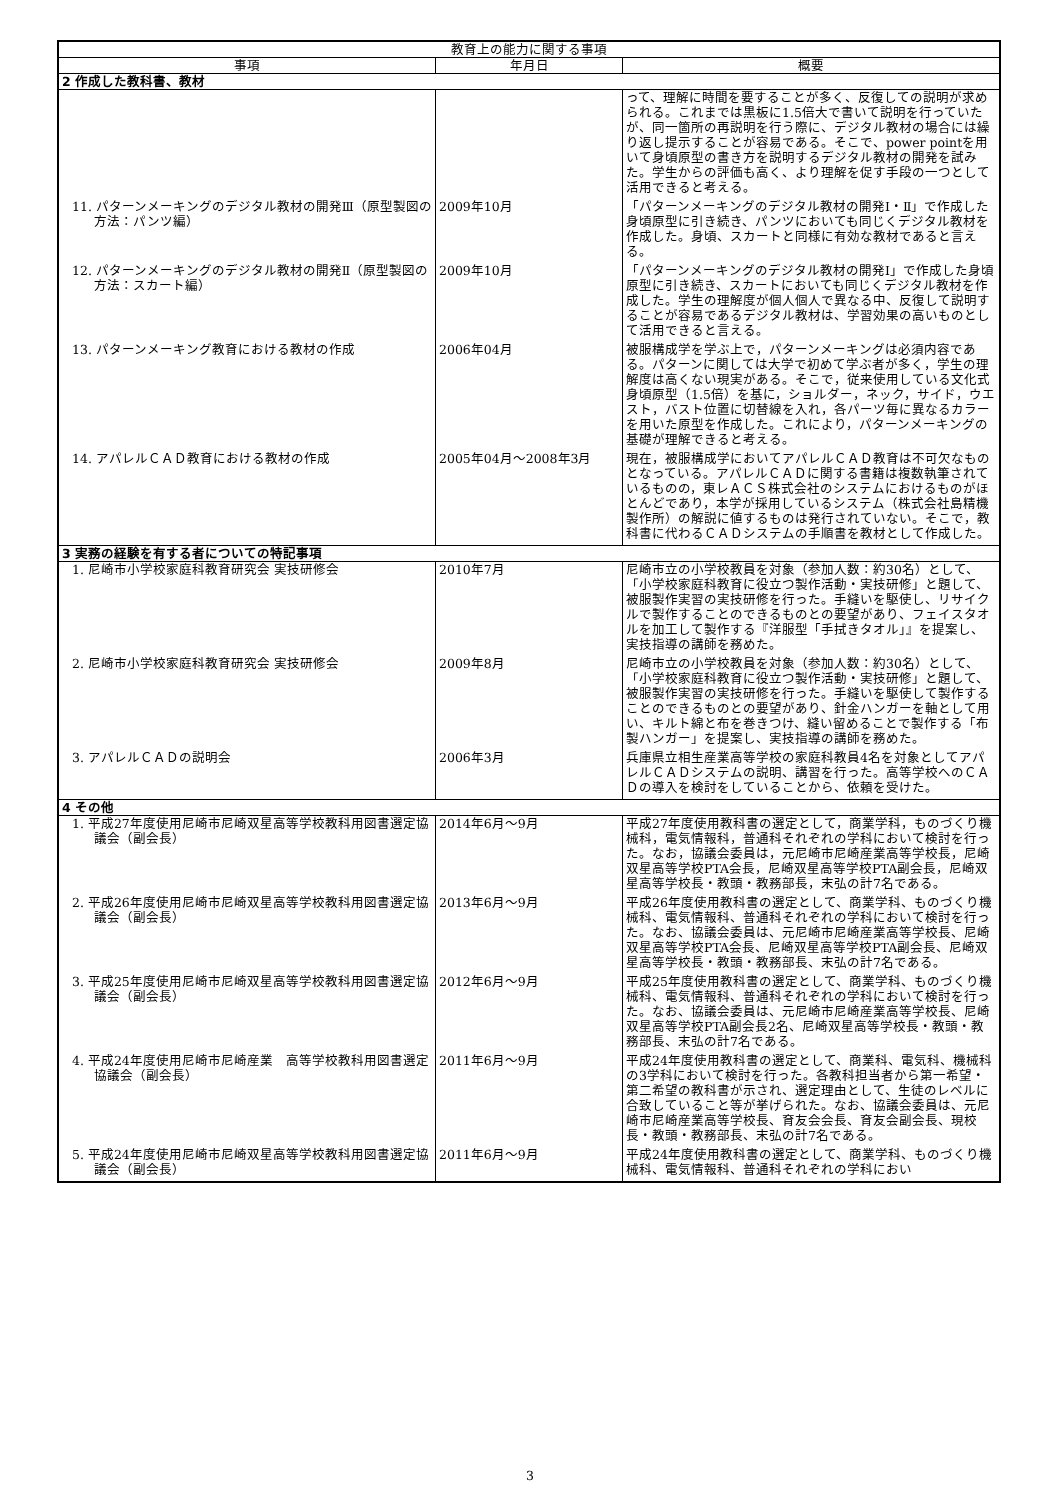| 教育上の能力に関する事項 | | |
| --- | --- | --- |
| 事項 | 年月日 | 概要 |
| 2 作成した教科書、教材 | | |
| | | って、理解に時間を要することが多く、反復しての説明が求められる。これまでは黒板に1.5倍大で書いて説明を行っていたが、同一箇所の再説明を行う際に、デジタル教材の場合には繰り返し提示することが容易である。そこで、power pointを用いて身頃原型の書き方を説明するデジタル教材の開発を試みた。学生からの評価も高く、より理解を促す手段の一つとして活用できると考える。 |
| 11. パターンメーキングのデジタル教材の開発Ⅲ（原型製図の方法：パンツ編） | 2009年10月 | 「パターンメーキングのデジタル教材の開発Ⅰ・Ⅱ」で作成した身頃原型に引き続き、パンツにおいても同じくデジタル教材を作成した。身頃、スカートと同様に有効な教材であると言える。 |
| 12. パターンメーキングのデジタル教材の開発Ⅱ（原型製図の方法：スカート編） | 2009年10月 | 「パターンメーキングのデジタル教材の開発Ⅰ」で作成した身頃原型に引き続き、スカートにおいても同じくデジタル教材を作成した。学生の理解度が個人個人で異なる中、反復して説明することが容易であるデジタル教材は、学習効果の高いものとして活用できると言える。 |
| 13. パターンメーキング教育における教材の作成 | 2006年04月 | 被服構成学を学ぶ上で，パターンメーキングは必須内容である。パターンに関しては大学で初めて学ぶ者が多く，学生の理解度は高くない現実がある。そこで，従来使用している文化式身頃原型（1.5倍）を基に，ショルダー，ネック，サイド，ウエスト，バスト位置に切替線を入れ，各パーツ毎に異なるカラーを用いた原型を作成した。これにより，パターンメーキングの基礎が理解できると考える。 |
| 14. アパレルＣＡＤ教育における教材の作成 | 2005年04月～2008年3月 | 現在，被服構成学においてアパレルＣＡＤ教育は不可欠なものとなっている。アパレルＣＡＤに関する書籍は複数執筆されているものの，東レＡＣＳ株式会社のシステムにおけるものがほとんどであり，本学が採用しているシステム（株式会社島精機製作所）の解説に値するものは発行されていない。そこで，教科書に代わるＣＡＤシステムの手順書を教材として作成した。 |
| 3 実務の経験を有する者についての特記事項 | | |
| 1. 尼崎市小学校家庭科教育研究会 実技研修会 | 2010年7月 | 尼崎市立の小学校教員を対象（参加人数：約30名）として、「小学校家庭科教育に役立つ製作活動・実技研修」と題して、被服製作実習の実技研修を行った。手縫いを駆使し、リサイクルで製作することのできるものとの要望があり、フェイスタオルを加工して製作する『洋服型「手拭きタオル」』を提案し、実技指導の講師を務めた。 |
| 2. 尼崎市小学校家庭科教育研究会 実技研修会 | 2009年8月 | 尼崎市立の小学校教員を対象（参加人数：約30名）として、「小学校家庭科教育に役立つ製作活動・実技研修」と題して、被服製作実習の実技研修を行った。手縫いを駆使して製作することのできるものとの要望があり、針金ハンガーを軸として用い、キルト綿と布を巻きつけ、縫い留めることで製作する「布製ハンガー」を提案し、実技指導の講師を務めた。 |
| 3. アパレルＣＡＤの説明会 | 2006年3月 | 兵庫県立相生産業高等学校の家庭科教員4名を対象としてアパレルＣＡＤシステムの説明、講習を行った。高等学校へのＣＡＤの導入を検討をしていることから、依頼を受けた。 |
| 4 その他 | | |
| 1. 平成27年度使用尼崎市尼崎双星高等学校教科用図書選定協議会（副会長） | 2014年6月～9月 | 平成27年度使用教科書の選定として，商業学科，ものづくり機械科，電気情報科，普通科それぞれの学科において検討を行った。なお，協議会委員は，元尼崎市尼崎産業高等学校長，尼崎双星高等学校PTA会長，尼崎双星高等学校PTA副会長，尼崎双星高等学校長・教頭・教務部長，末弘の計7名である。 |
| 2. 平成26年度使用尼崎市尼崎双星高等学校教科用図書選定協議会（副会長） | 2013年6月～9月 | 平成26年度使用教科書の選定として、商業学科、ものづくり機械科、電気情報科、普通科それぞれの学科において検討を行った。なお、協議会委員は、元尼崎市尼崎産業高等学校長、尼崎双星高等学校PTA会長、尼崎双星高等学校PTA副会長、尼崎双星高等学校長・教頭・教務部長、末弘の計7名である。 |
| 3. 平成25年度使用尼崎市尼崎双星高等学校教科用図書選定協議会（副会長） | 2012年6月～9月 | 平成25年度使用教科書の選定として、商業学科、ものづくり機械科、電気情報科、普通科それぞれの学科において検討を行った。なお、協議会委員は、元尼崎市尼崎産業高等学校長、尼崎双星高等学校PTA副会長2名、尼崎双星高等学校長・教頭・教務部長、末弘の計7名である。 |
| 4. 平成24年度使用尼崎市尼崎産業 高等学校教科用図書選定協議会（副会長） | 2011年6月～9月 | 平成24年度使用教科書の選定として、商業科、電気科、機械科の3学科において検討を行った。各教科担当者から第一希望・第二希望の教科書が示され、選定理由として、生徒のレベルに合致していること等が挙げられた。なお、協議会委員は、元尼崎市尼崎産業高等学校長、育友会会長、育友会副会長、現校長・教頭・教務部長、末弘の計7名である。 |
| 5. 平成24年度使用尼崎市尼崎双星高等学校教科用図書選定協議会（副会長） | 2011年6月～9月 | 平成24年度使用教科書の選定として、商業学科、ものづくり機械科、電気情報科、普通科それぞれの学科におい |
3